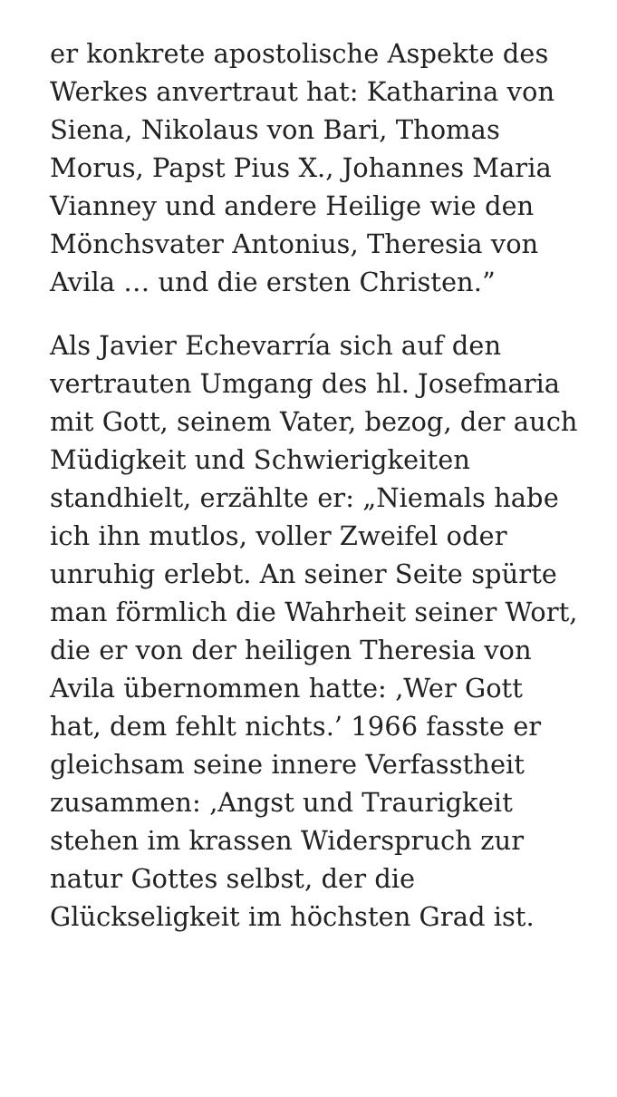er konkrete apostolische Aspekte des Werkes anvertraut hat: Katharina von Siena, Nikolaus von Bari, Thomas Morus, Papst Pius X., Johannes Maria Vianney und andere Heilige wie den Mönchsvater Antonius, Theresia von Avila … und die ersten Christen.”
Als Javier Echevarría sich auf den vertrauten Umgang des hl. Josefmaria mit Gott, seinem Vater, bezog, der auch Müdigkeit und Schwierigkeiten standhielt, erzählte er: „Niemals habe ich ihn mutlos, voller Zweifel oder unruhig erlebt. An seiner Seite spürte man förmlich die Wahrheit seiner Wort, die er von der heiligen Theresia von Avila übernommen hatte: ‚Wer Gott hat, dem fehlt nichts.’ 1966 fasste er gleichsam seine innere Verfasstheit zusammen: ‚Angst und Traurigkeit stehen im krassen Widerspruch zur natur Gottes selbst, der die Glückseligkeit im höchsten Grad ist.